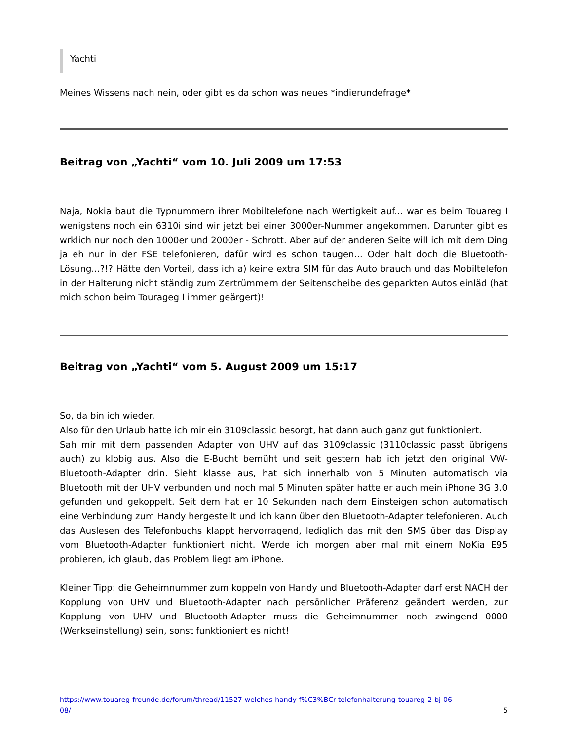Yachti
Meines Wissens nach nein, oder gibt es da schon was neues *indierundefrage*
Beitrag von „Yachti“ vom 10. Juli 2009 um 17:53
Naja, Nokia baut die Typnummern ihrer Mobiltelefone nach Wertigkeit auf... war es beim Touareg I wenigstens noch ein 6310i sind wir jetzt bei einer 3000er-Nummer angekommen. Darunter gibt es wrklich nur noch den 1000er und 2000er - Schrott. Aber auf der anderen Seite will ich mit dem Ding ja eh nur in der FSE telefonieren, dafür wird es schon taugen... Oder halt doch die Bluetooth-Lösung...?!? Hätte den Vorteil, dass ich a) keine extra SIM für das Auto brauch und das Mobiltelefon in der Halterung nicht ständig zum Zertrümmern der Seitenscheibe des geparkten Autos einläd (hat mich schon beim Tourageg I immer geärgert)!
Beitrag von „Yachti“ vom 5. August 2009 um 15:17
So, da bin ich wieder.
Also für den Urlaub hatte ich mir ein 3109classic besorgt, hat dann auch ganz gut funktioniert.
Sah mir mit dem passenden Adapter von UHV auf das 3109classic (3110classic passt übrigens auch) zu klobig aus. Also die E-Bucht bemüht und seit gestern hab ich jetzt den original VW-Bluetooth-Adapter drin. Sieht klasse aus, hat sich innerhalb von 5 Minuten automatisch via Bluetooth mit der UHV verbunden und noch mal 5 Minuten später hatte er auch mein iPhone 3G 3.0 gefunden und gekoppelt. Seit dem hat er 10 Sekunden nach dem Einsteigen schon automatisch eine Verbindung zum Handy hergestellt und ich kann über den Bluetooth-Adapter telefonieren. Auch das Auslesen des Telefonbuchs klappt hervorragend, lediglich das mit den SMS über das Display vom Bluetooth-Adapter funktioniert nicht. Werde ich morgen aber mal mit einem NoKia E95 probieren, ich glaub, das Problem liegt am iPhone.
Kleiner Tipp: die Geheimnummer zum koppeln von Handy und Bluetooth-Adapter darf erst NACH der Kopplung von UHV und Bluetooth-Adapter nach persönlicher Präferenz geändert werden, zur Kopplung von UHV und Bluetooth-Adapter muss die Geheimnummer noch zwingend 0000 (Werkseinstellung) sein, sonst funktioniert es nicht!
https://www.touareg-freunde.de/forum/thread/11527-welches-handy-f%C3%BCr-telefonhalterung-touareg-2-bj-06-
08/ 5